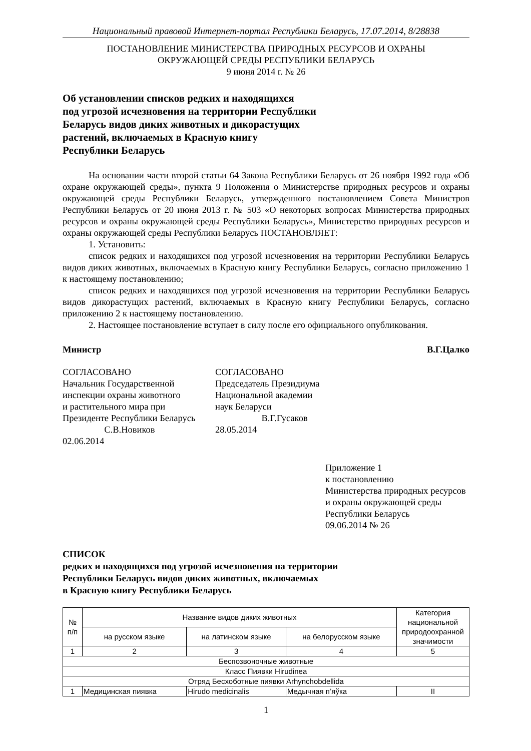Национальный правовой Интернет-портал Республики Беларусь, 17.07.2014, 8/28838
ПОСТАНОВЛЕНИЕ МИНИСТЕРСТВА ПРИРОДНЫХ РЕСУРСОВ И ОХРАНЫ
ОКРУЖАЮЩЕЙ СРЕДЫ РЕСПУБЛИКИ БЕЛАРУСЬ
9 июня 2014 г. № 26
Об установлении списков редких и находящихся
под угрозой исчезновения на территории Республики
Беларусь видов диких животных и дикорастущих
растений, включаемых в Красную книгу
Республики Беларусь
На основании части второй статьи 64 Закона Республики Беларусь от 26 ноября 1992 года «Об охране окружающей среды», пункта 9 Положения о Министерстве природных ресурсов и охраны окружающей среды Республики Беларусь, утвержденного постановлением Совета Министров Республики Беларусь от 20 июня 2013 г. № 503 «О некоторых вопросах Министерства природных ресурсов и охраны окружающей среды Республики Беларусь», Министерство природных ресурсов и охраны окружающей среды Республики Беларусь ПОСТАНОВЛЯЕТ:
1. Установить:
список редких и находящихся под угрозой исчезновения на территории Республики Беларусь видов диких животных, включаемых в Красную книгу Республики Беларусь, согласно приложению 1 к настоящему постановлению;
список редких и находящихся под угрозой исчезновения на территории Республики Беларусь видов дикорастущих растений, включаемых в Красную книгу Республики Беларусь, согласно приложению 2 к настоящему постановлению.
2. Настоящее постановление вступает в силу после его официального опубликования.
Министр В.Г.Цалко
СОГЛАСОВАНО
Начальник Государственной
инспекции охраны животного
и растительного мира при
Президенте Республики Беларусь
С.В.Новиков
02.06.2014
СОГЛАСОВАНО
Председатель Президиума
Национальной академии
наук Беларуси
В.Г.Гусаков
28.05.2014
Приложение 1
к постановлению
Министерства природных ресурсов
и охраны окружающей среды
Республики Беларусь
09.06.2014 № 26
СПИСОК
редких и находящихся под угрозой исчезновения на территории
Республики Беларусь видов диких животных, включаемых
в Красную книгу Республики Беларусь
| № п/п | Название видов диких животных | | | Категория национальной природоохранной значимости |
| --- | --- | --- | --- | --- |
| | на русском языке | на латинском языке | на белорусском языке | |
| 1 | 2 | 3 | 4 | 5 |
| Беспозвоночные животные | | | | |
| Класс Пиявки Hirudinea | | | | |
| Отряд Бесхоботные пиявки Arhynchobdellida | | | | |
| 1 | Медицинская пиявка | Hirudo medicinalis | Медычная п’яўка | II |
1